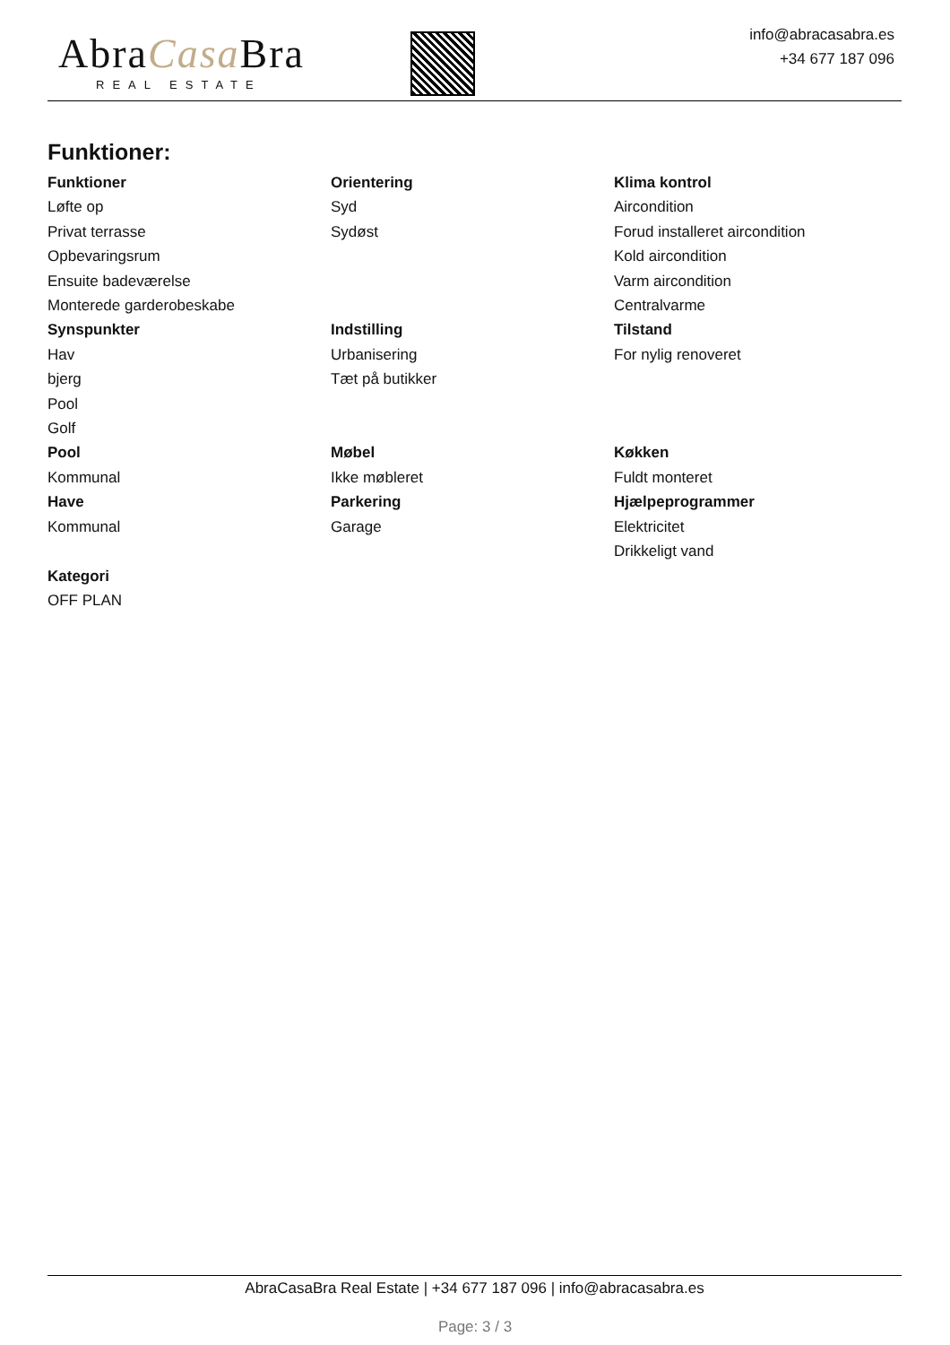AbraCasa Bra
REAL ESTATE
info@abracasabra.es
+34 677 187 096
Funktioner:
Funktioner
Løfte op
Privat terrasse
Opbevaringsrum
Ensuite badeværelse
Monterede garderobeskabe
Orientering
Syd
Sydøst
Klima kontrol
Aircondition
Forud installeret aircondition
Kold aircondition
Varm aircondition
Centralvarme
Synspunkter
Hav
bjerg
Pool
Golf
Indstilling
Urbanisering
Tæt på butikker
Tilstand
For nylig renoveret
Pool
Kommunal
Have
Kommunal
Møbel
Ikke møbleret
Parkering
Garage
Køkken
Fuldt monteret
Hjælpeprogrammer
Elektricitet
Drikkeligt vand
Kategori
OFF PLAN
AbraCasaBra Real Estate | +34 677 187 096 | info@abracasabra.es
Page: 3 / 3